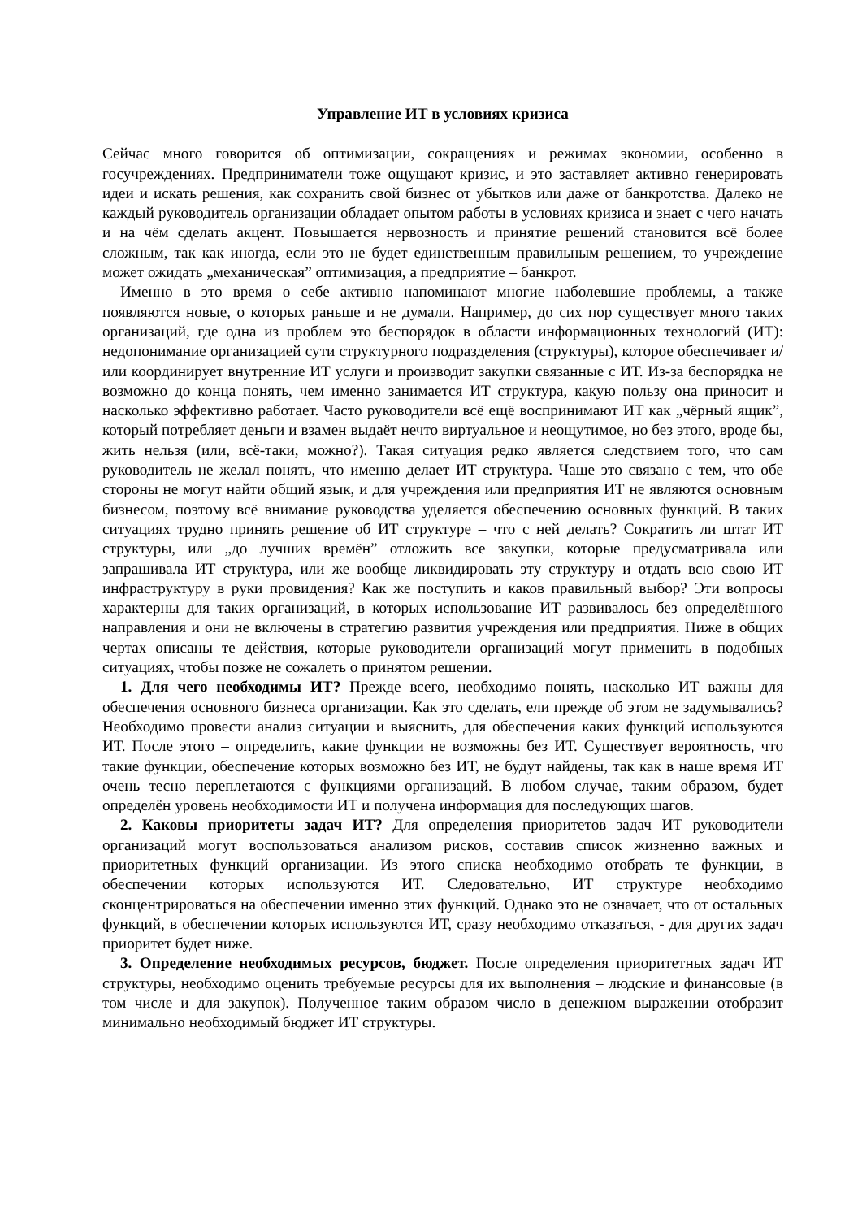Управление ИТ в условиях кризиса
Сейчас много говорится об оптимизации, сокращениях и режимах экономии, особенно в госучреждениях. Предприниматели тоже ощущают кризис, и это заставляет активно генерировать идеи и искать решения, как сохранить свой бизнес от убытков или даже от банкротства. Далеко не каждый руководитель организации обладает опытом работы в условиях кризиса и знает с чего начать и на чём сделать акцент. Повышается нервозность и принятие решений становится всё более сложным, так как иногда, если это не будет единственным правильным решением, то учреждение может ожидать „механическая” оптимизация, а предприятие – банкрот.
Именно в это время о себе активно напоминают многие наболевшие проблемы, а также появляются новые, о которых раньше и не думали. Например, до сих пор существует много таких организаций, где одна из проблем это беспорядок в области информационных технологий (ИТ): недопонимание организацией сути структурного подразделения (структуры), которое обеспечивает и/или координирует внутренние ИТ услуги и производит закупки связанные с ИТ. Из-за беспорядка не возможно до конца понять, чем именно занимается ИТ структура, какую пользу она приносит и насколько эффективно работает. Часто руководители всё ещё воспринимают ИТ как „чёрный ящик”, который потребляет деньги и взамен выдаёт нечто виртуальное и неощутимое, но без этого, вроде бы, жить нельзя (или, всё-таки, можно?). Такая ситуация редко является следствием того, что сам руководитель не желал понять, что именно делает ИТ структура. Чаще это связано с тем, что обе стороны не могут найти общий язык, и для учреждения или предприятия ИТ не являются основным бизнесом, поэтому всё внимание руководства уделяется обеспечению основных функций. В таких ситуациях трудно принять решение об ИТ структуре – что с ней делать? Сократить ли штат ИТ структуры, или „до лучших времён” отложить все закупки, которые предусматривала или запрашивала ИТ структура, или же вообще ликвидировать эту структуру и отдать всю свою ИТ инфраструктуру в руки провидения? Как же поступить и каков правильный выбор? Эти вопросы характерны для таких организаций, в которых использование ИТ развивалось без определённого направления и они не включены в стратегию развития учреждения или предприятия. Ниже в общих чертах описаны те действия, которые руководители организаций могут применить в подобных ситуациях, чтобы позже не сожалеть о принятом решении.
1. Для чего необходимы ИТ? Прежде всего, необходимо понять, насколько ИТ важны для обеспечения основного бизнеса организации. Как это сделать, ели прежде об этом не задумывались? Необходимо провести анализ ситуации и выяснить, для обеспечения каких функций используются ИТ. После этого – определить, какие функции не возможны без ИТ. Существует вероятность, что такие функции, обеспечение которых возможно без ИТ, не будут найдены, так как в наше время ИТ очень тесно переплетаются с функциями организаций. В любом случае, таким образом, будет определён уровень необходимости ИТ и получена информация для последующих шагов.
2. Каковы приоритеты задач ИТ? Для определения приоритетов задач ИТ руководители организаций могут воспользоваться анализом рисков, составив список жизненно важных и приоритетных функций организации. Из этого списка необходимо отобрать те функции, в обеспечении которых используются ИТ. Следовательно, ИТ структуре необходимо сконцентрироваться на обеспечении именно этих функций. Однако это не означает, что от остальных функций, в обеспечении которых используются ИТ, сразу необходимо отказаться, - для других задач приоритет будет ниже.
3. Определение необходимых ресурсов, бюджет. После определения приоритетных задач ИТ структуры, необходимо оценить требуемые ресурсы для их выполнения – людские и финансовые (в том числе и для закупок). Полученное таким образом число в денежном выражении отобразит минимально необходимый бюджет ИТ структуры.